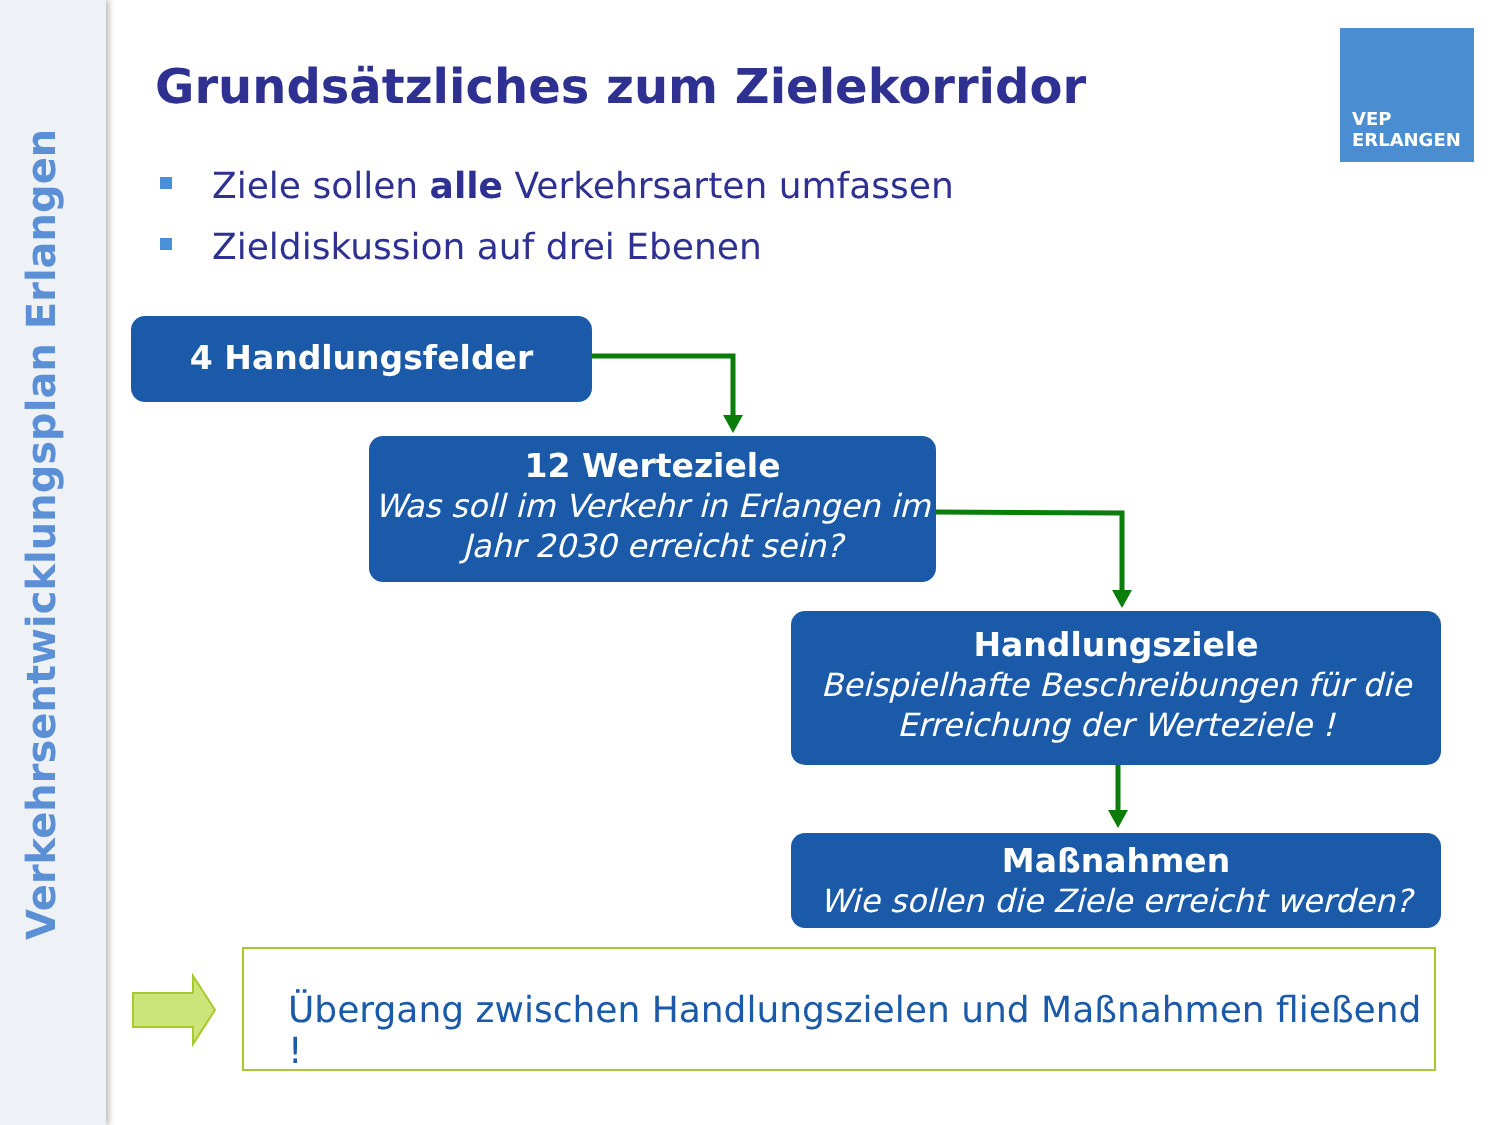Verkehrsentwicklungsplan Erlangen
Grundsätzliches zum Zielekorridor
VEP
ERLANGEN
Ziele sollen alle Verkehrsarten umfassen
Zieldiskussion auf drei Ebenen
4 Handlungsfelder
12 Werteziele
Was soll im Verkehr in Erlangen im Jahr 2030 erreicht sein?
Handlungsziele
Beispielhafte Beschreibungen für die Erreichung der Werteziele !
Maßnahmen
Wie sollen die Ziele erreicht werden?
Übergang zwischen Handlungszielen und Maßnahmen fließend !